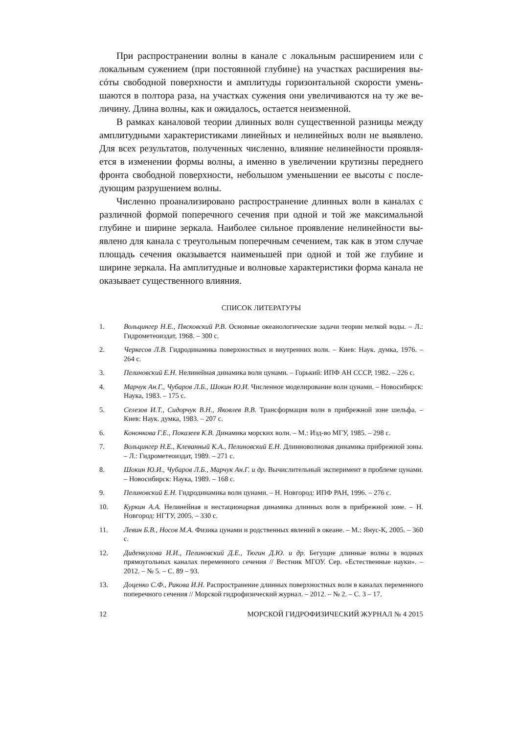При распространении волны в канале с локальным расширением или с локальным сужением (при постоянной глубине) на участках расширения вы­сóты свободной поверхности и амплитуды горизонтальной скорости умень­шаются в полтора раза, на участках сужения они увеличиваются на ту же ве­личину. Длина волны, как и ожидалось, остается неизменной.
В рамках каналовой теории длинных волн существенной разницы между амплитудными характеристиками линейных и нелинейных волн не выявлено. Для всех результатов, полученных численно, влияние нелинейности проявля­ется в изменении формы волны, а именно в увеличении крутизны переднего фронта свободной поверхности, небольшом уменьшении ее высоты с после­дующим разрушением волны.
Численно проанализировано распространение длинных волн в каналах с различной формой поперечного сечения при одной и той же максимальной глубине и ширине зеркала. Наиболее сильное проявление нелинейности вы­явлено для канала с треугольным поперечным сечением, так как в этом слу­чае площадь сечения оказывается наименьшей при одной и той же глубине и ширине зеркала. На амплитудные и волновые характеристики форма канала не оказывает существенного влияния.
СПИСОК ЛИТЕРАТУРЫ
1. Вольцингер Н.Е., Пясковский Р.В. Основные океанологические задачи теории мелкой воды. – Л.: Гидрометеоиздат, 1968. – 300 с.
2. Черкесов Л.В. Гидродинамика поверхностных и внутренних волн. – Киев: Наук. думка, 1976. – 264 с.
3. Пелиновский Е.Н. Нелинейная динамика волн цунами. – Горький: ИПФ АН СССР, 1982. – 226 с.
4. Марчук Ан.Г., Чубаров Л.Б., Шокин Ю.И. Численное моделирование волн цунами. – Новосибирск: Наука, 1983. – 175 с.
5. Селезов И.Т., Сидорчук В.Н., Яковлев В.В. Трансформация волн в прибрежной зоне шельфа. – Киев: Наук. думка, 1983. – 207 с.
6. Кононкова Г.Е., Показеев К.В. Динамика морских волн. – М.: Изд-во МГУ, 1985. – 298 с.
7. Вольцингер Н.Е., Клеванный К.А., Пелиновский Е.Н. Длинноволновая динамика при­брежной зоны. – Л.: Гидрометеоиздат, 1989. – 271 с.
8. Шокин Ю.И., Чубаров Л.Б., Марчук Ан.Г. и др. Вычислительный эксперимент в про­блеме цунами. – Новосибирск: Наука, 1989. – 168 с.
9. Пелиновский Е.Н. Гидродинамика волн цунами. – Н. Новгород: ИПФ РАН, 1996. – 276 с.
10. Куркин А.А. Нелинейная и нестационарная динамика длинных волн в прибрежной зоне. – Н. Новгород: НГТУ, 2005. – 330 с.
11. Левин Б.В., Носов М.А. Физика цунами и родственных явлений в океане. – М.: Янус-К, 2005. – 360 с.
12. Диденкулова И.И., Пелиновский Д.Е., Тюгин Д.Ю. и др. Бегущие длинные волны в вод­ных прямоугольных каналах переменного сечения // Вестник МГОУ. Сер. «Естествен­ные науки». – 2012. – № 5. – С. 89 – 93.
13. Доценко С.Ф., Ракова И.Н. Распространение длинных поверхностных волн в каналах переменного поперечного сечения // Морской гидрофизический журнал. – 2012. – № 2. – С. 3 – 17.
12 МОРСКОЙ ГИДРОФИЗИЧЕСКИЙ ЖУРНАЛ № 4 2015